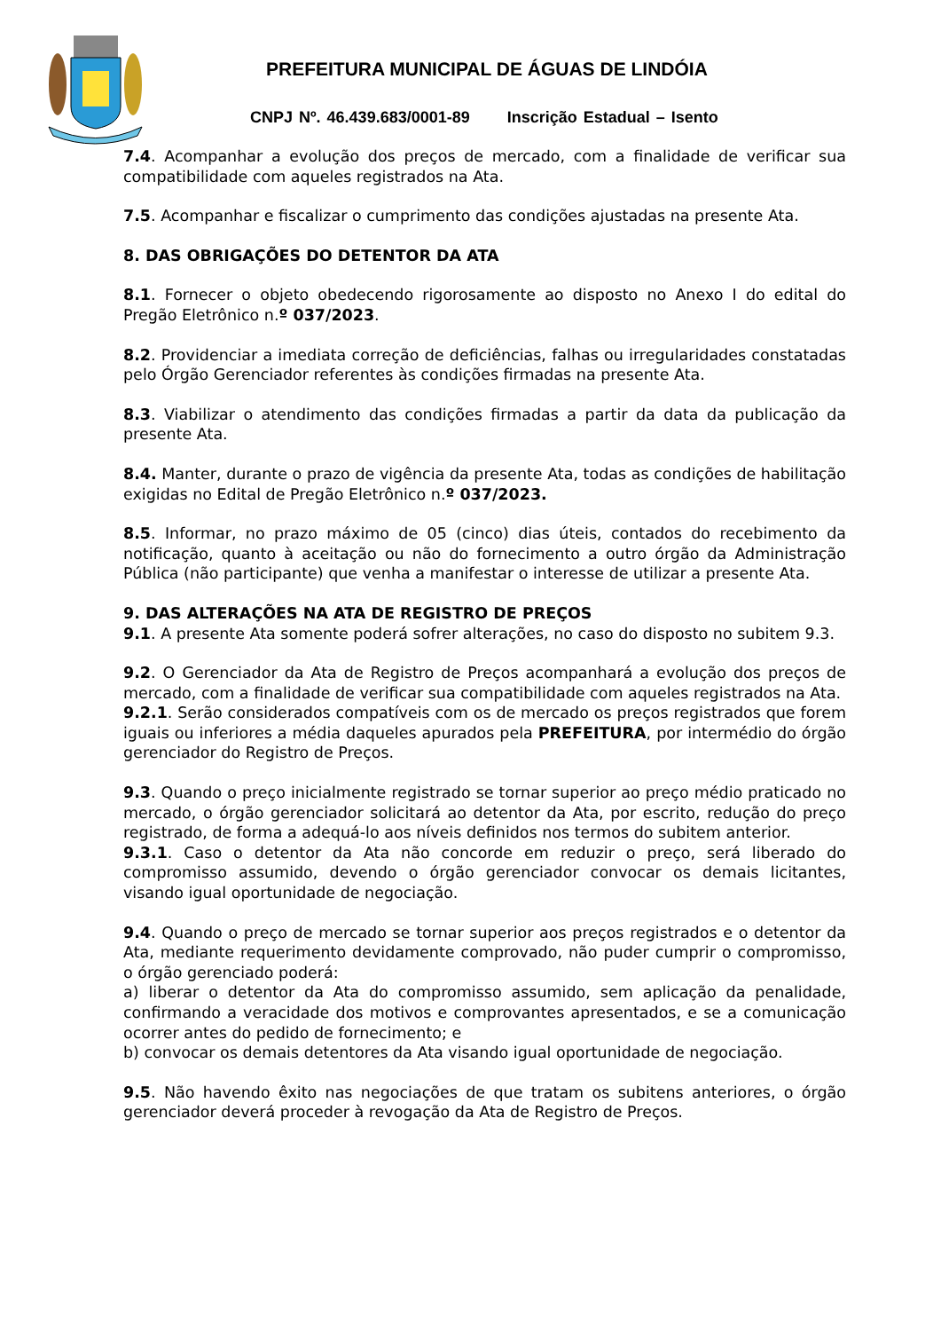PREFEITURA MUNICIPAL DE ÁGUAS DE LINDÓIA
CNPJ Nº. 46.439.683/0001-89 Inscrição Estadual – Isento
7.4. Acompanhar a evolução dos preços de mercado, com a finalidade de verificar sua compatibilidade com aqueles registrados na Ata.
7.5. Acompanhar e fiscalizar o cumprimento das condições ajustadas na presente Ata.
8. DAS OBRIGAÇÕES DO DETENTOR DA ATA
8.1. Fornecer o objeto obedecendo rigorosamente ao disposto no Anexo I do edital do Pregão Eletrônico n.º 037/2023.
8.2. Providenciar a imediata correção de deficiências, falhas ou irregularidades constatadas pelo Órgão Gerenciador referentes às condições firmadas na presente Ata.
8.3. Viabilizar o atendimento das condições firmadas a partir da data da publicação da presente Ata.
8.4. Manter, durante o prazo de vigência da presente Ata, todas as condições de habilitação exigidas no Edital de Pregão Eletrônico n.º 037/2023.
8.5. Informar, no prazo máximo de 05 (cinco) dias úteis, contados do recebimento da notificação, quanto à aceitação ou não do fornecimento a outro órgão da Administração Pública (não participante) que venha a manifestar o interesse de utilizar a presente Ata.
9. DAS ALTERAÇÕES NA ATA DE REGISTRO DE PREÇOS
9.1. A presente Ata somente poderá sofrer alterações, no caso do disposto no subitem 9.3.
9.2. O Gerenciador da Ata de Registro de Preços acompanhará a evolução dos preços de mercado, com a finalidade de verificar sua compatibilidade com aqueles registrados na Ata.
9.2.1. Serão considerados compatíveis com os de mercado os preços registrados que forem iguais ou inferiores a média daqueles apurados pela PREFEITURA, por intermédio do órgão gerenciador do Registro de Preços.
9.3. Quando o preço inicialmente registrado se tornar superior ao preço médio praticado no mercado, o órgão gerenciador solicitará ao detentor da Ata, por escrito, redução do preço registrado, de forma a adequá-lo aos níveis definidos nos termos do subitem anterior.
9.3.1. Caso o detentor da Ata não concorde em reduzir o preço, será liberado do compromisso assumido, devendo o órgão gerenciador convocar os demais licitantes, visando igual oportunidade de negociação.
9.4. Quando o preço de mercado se tornar superior aos preços registrados e o detentor da Ata, mediante requerimento devidamente comprovado, não puder cumprir o compromisso, o órgão gerenciado poderá:
a) liberar o detentor da Ata do compromisso assumido, sem aplicação da penalidade, confirmando a veracidade dos motivos e comprovantes apresentados, e se a comunicação ocorrer antes do pedido de fornecimento; e
b) convocar os demais detentores da Ata visando igual oportunidade de negociação.
9.5. Não havendo êxito nas negociações de que tratam os subitens anteriores, o órgão gerenciador deverá proceder à revogação da Ata de Registro de Preços.